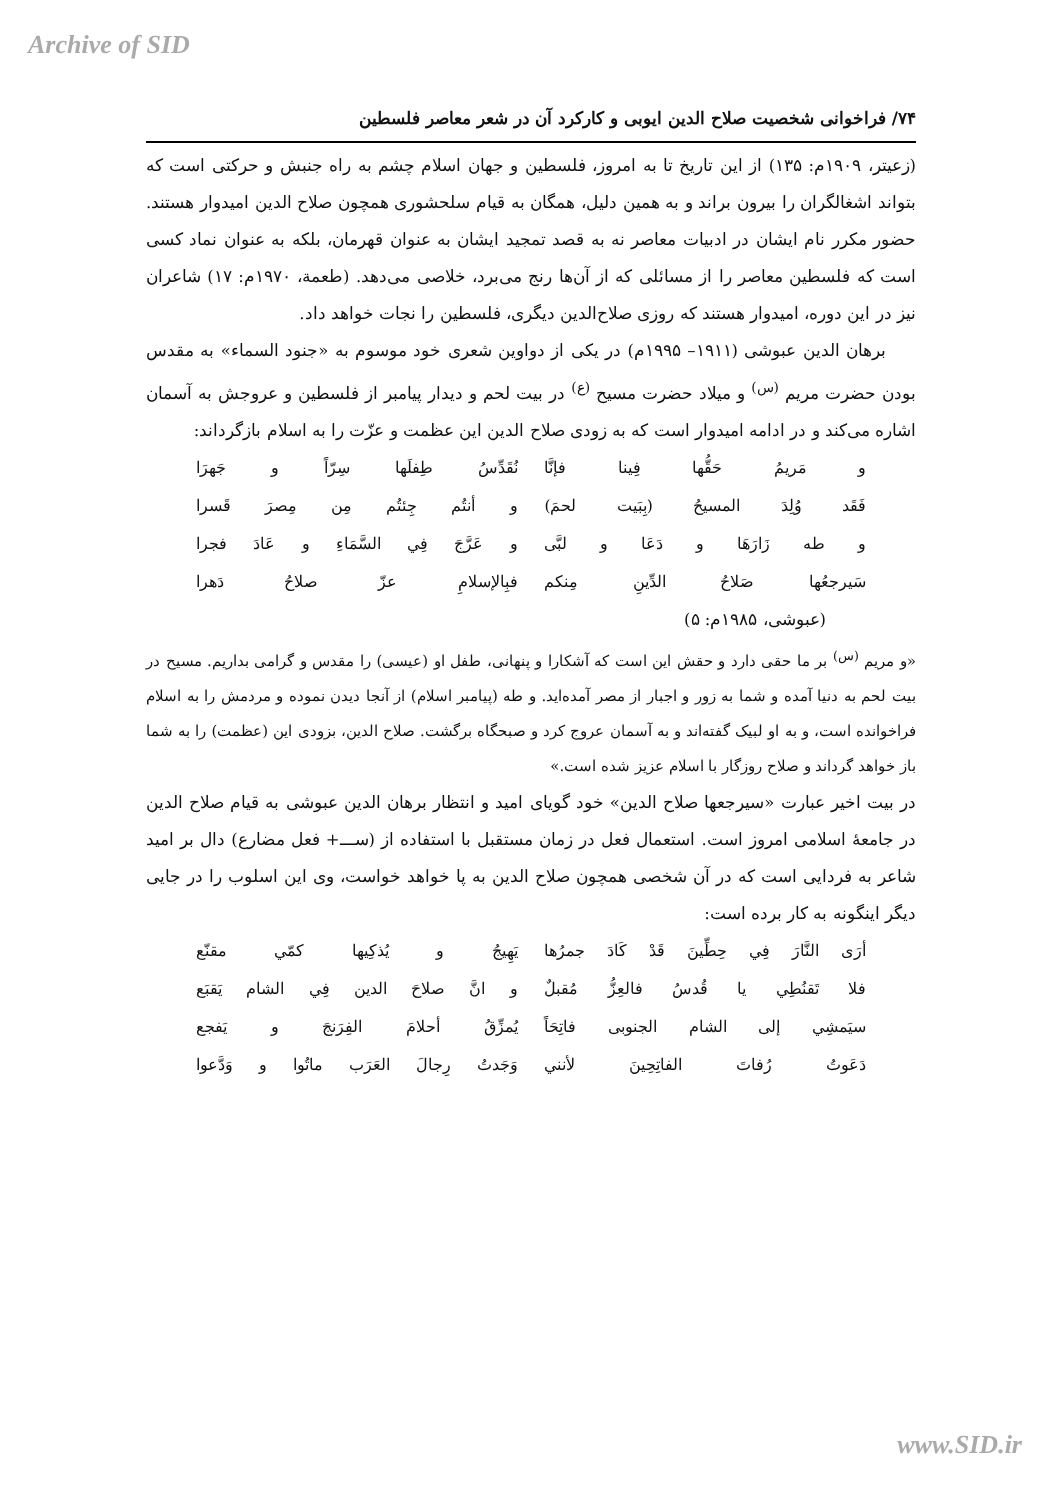Archive of SID
۷۴/ فراخوانی شخصیت صلاح الدین ایوبی و کارکرد آن در شعر معاصر فلسطین
(زعیتر، ۱۹۰۹م: ۱۳۵) از این تاریخ تا به امروز، فلسطین و جهان اسلام چشم به راه جنبش و حرکتی است که بتواند اشغالگران را بیرون براند و به همین دلیل، همگان به قیام سلحشوری همچون صلاح الدین امیدوار هستند. حضور مکرر نام ایشان در ادبیات معاصر نه به قصد تمجید ایشان به عنوان قهرمان، بلکه به عنوان نماد کسی است که فلسطین معاصر را از مسائلی که از آن‌ها رنج می‌برد، خلاصی می‌دهد. (طعمة، ۱۹۷۰م: ۱۷) شاعران نیز در این دوره، امیدوار هستند که روزی صلاح‌الدین دیگری، فلسطین را نجات خواهد داد.
برهان الدین عبوشی (۱۹۱۱– ۱۹۹۵م) در یکی از دواوین شعری خود موسوم به «جنود السماء» به مقدس بودن حضرت مریم <sup>(س)</sup> و میلاد حضرت مسیح <sup>(ع)</sup> در بیت لحم و دیدار پیامبر از فلسطین و عروجش به آسمان اشاره می‌کند و در ادامه امیدوار است که به زودی صلاح الدین این عظمت و عزّت را به اسلام بازگرداند:
و مَريمُ حَقُّها فِينا فإنَّا نُقَدِّسُ طِفلَها سِرّاً و جَهرَا
فَقَد وُلِدَ المسيحُ (بِبَيت لحمَ) و أنتُم جِئتُم مِن مِصرَ قَسرا
و طه زَارَهَا و دَعَا و لبَّى و عَرَّجَ فِي السَّمَاءِ و عَادَ فجرا
سَيرجعُها صَلاحُ الدِّينِ مِنكم فبِالإسلامِ عزّ صلاحُ دَهرا
(عبوشی، ۱۹۸۵م: ۵)
«و مریم <sup>(س)</sup> بر ما حقی دارد و حقش این است که آشکارا و پنهانی، طفل او (عیسی) را مقدس و گرامی بداریم. مسیح در بیت لحم به دنیا آمده و شما به زور و اجبار از مصر آمده‌اید. و طه (پیامبر اسلام) از آنجا دیدن نموده و مردمش را به اسلام فراخوانده است، و به او لبیک گفته‌اند و به آسمان عروج کرد و صبحگاه برگشت. صلاح الدین، بزودی این (عظمت) را به شما باز خواهد گرداند و صلاح روزگار با اسلام عزیز شده است.»
در بیت اخیر عبارت «سیرجعها صلاح الدین» خود گویای امید و انتظار برهان الدین عبوشی به قیام صلاح الدین در جامعهٔ اسلامی امروز است. استعمال فعل در زمان مستقبل با استفاده از (ســـ+ فعل مضارع) دال بر امید شاعر به فردایی است که در آن شخصی همچون صلاح الدین به پا خواهد خواست، وی این اسلوب را در جایی دیگر اینگونه به کار برده است:
أرَى النَّارَ فِي حِطِّينَ قَدْ كَادَ جمرُها يَهِيجُ و يُذكِيها كمّي مقنّع
فلا تَقنُطِي يا قُدسُ فالعِزُّ مُقبلٌ و انَّ صلاحَ الدين فِي الشام يَقبَع
سيَمشِي إلى الشام الجنوبى فاتِحَاً يُمزِّقُ أحلامَ الفِرَنجَ و يَفجع
دَعَوتُ رُفاتَ الفاتِحِينَ لأنني وَجَدتُ رِجالَ العَرَب ماتُوا و وَدَّعوا
www.SID.ir